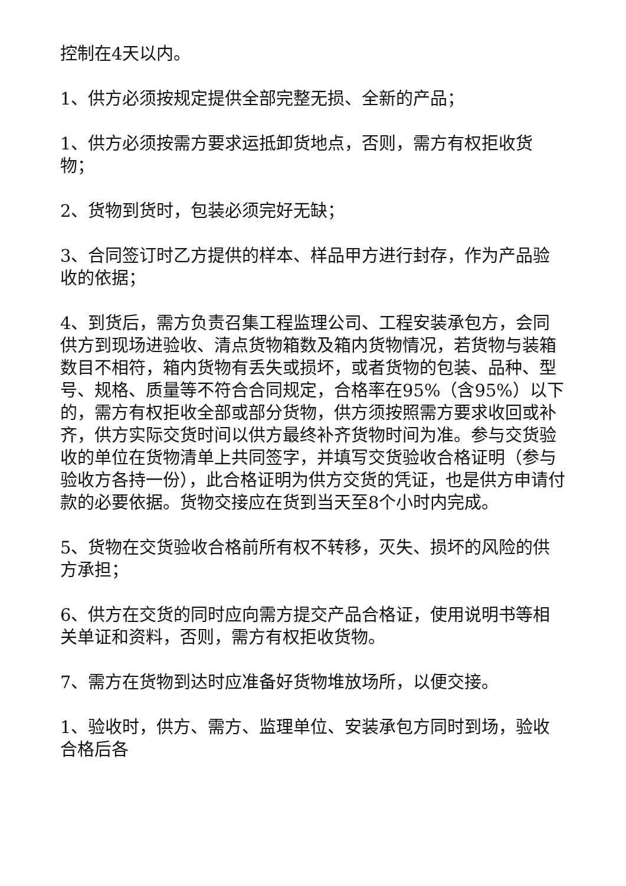控制在4天以内。
1、供方必须按规定提供全部完整无损、全新的产品；
1、供方必须按需方要求运抵卸货地点，否则，需方有权拒收货物；
2、货物到货时，包装必须完好无缺；
3、合同签订时乙方提供的样本、样品甲方进行封存，作为产品验收的依据；
4、到货后，需方负责召集工程监理公司、工程安装承包方，会同供方到现场进验收、清点货物箱数及箱内货物情况，若货物与装箱数目不相符，箱内货物有丢失或损坏，或者货物的包装、品种、型号、规格、质量等不符合合同规定，合格率在95%（含95%）以下的，需方有权拒收全部或部分货物，供方须按照需方要求收回或补齐，供方实际交货时间以供方最终补齐货物时间为准。参与交货验收的单位在货物清单上共同签字，并填写交货验收合格证明（参与验收方各持一份），此合格证明为供方交货的凭证，也是供方申请付款的必要依据。货物交接应在货到当天至8个小时内完成。
5、货物在交货验收合格前所有权不转移，灭失、损坏的风险的供方承担；
6、供方在交货的同时应向需方提交产品合格证，使用说明书等相关单证和资料，否则，需方有权拒收货物。
7、需方在货物到达时应准备好货物堆放场所，以便交接。
1、验收时，供方、需方、监理单位、安装承包方同时到场，验收合格后各